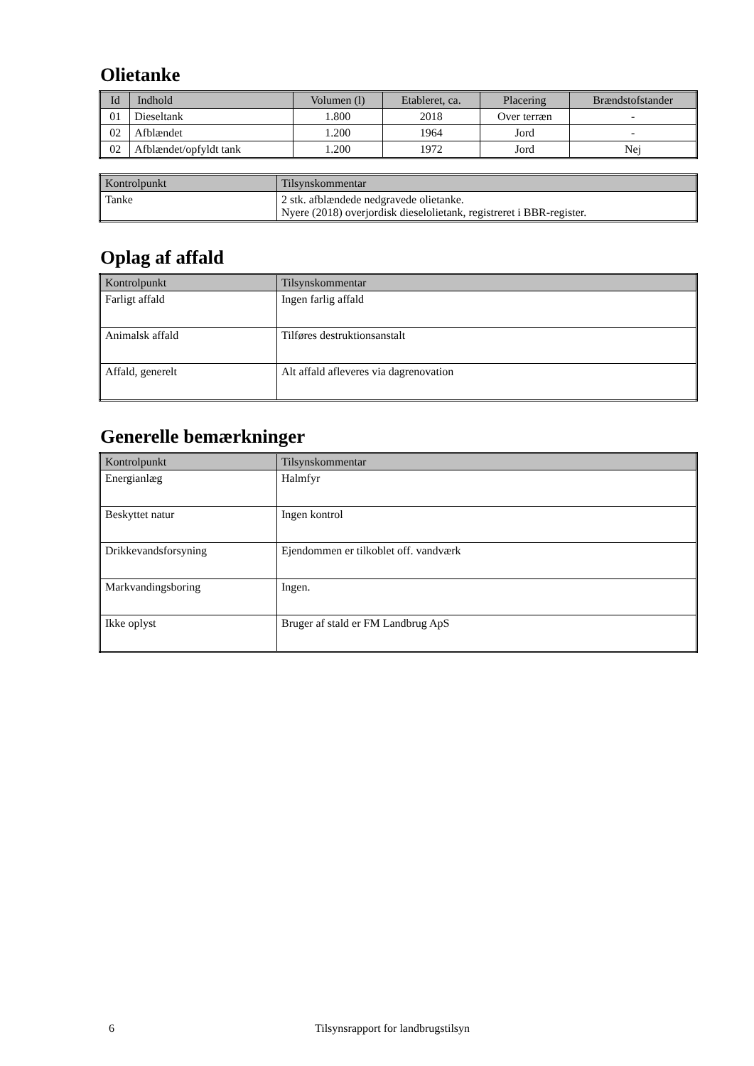Olietanke
| Id | Indhold | Volumen (l) | Etableret, ca. | Placering | Brændstofstander |
| --- | --- | --- | --- | --- | --- |
| 01 | Dieseltank | 1.800 | 2018 | Over terræn | - |
| 02 | Afblændet | 1.200 | 1964 | Jord | - |
| 02 | Afblændet/opfyldt tank | 1.200 | 1972 | Jord | Nej |
| Kontrolpunkt | Tilsynskommentar |
| --- | --- |
| Tanke | 2 stk. afblændede nedgravede olietanke. Nyere (2018) overjordisk dieselolietank, registreret i BBR-register. |
Oplag af affald
| Kontrolpunkt | Tilsynskommentar |
| --- | --- |
| Farligt affald | Ingen farlig affald |
| Animalsk affald | Tilføres destruktionsanstalt |
| Affald, generelt | Alt affald afleveres via dagrenovation |
Generelle bemærkninger
| Kontrolpunkt | Tilsynskommentar |
| --- | --- |
| Energianlæg | Halmfyr |
| Beskyttet natur | Ingen kontrol |
| Drikkevandsforsyning | Ejendommen er tilkoblet off. vandværk |
| Markvandingsboring | Ingen. |
| Ikke oplyst | Bruger af stald er FM Landbrug ApS |
6 Tilsynsrapport for landbrugstilsyn